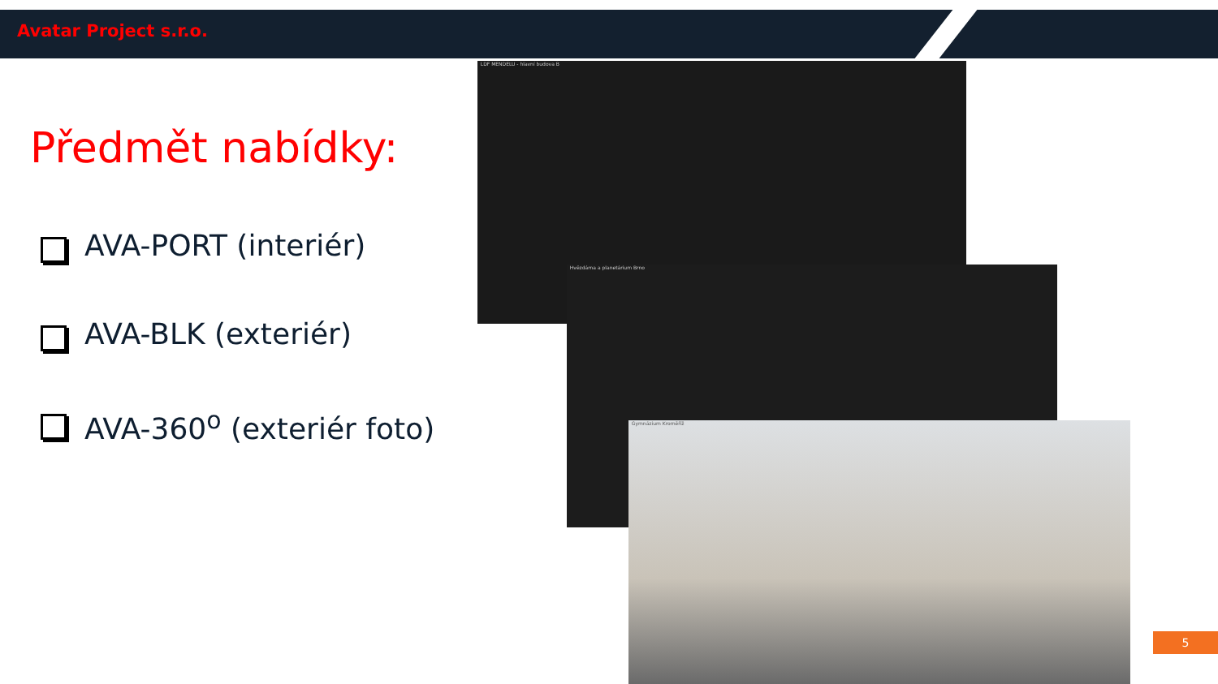Avatar Project s.r.o.
Předmět nabídky:
AVA-PORT (interiér)
AVA-BLK (exteriér)
AVA-360<sup>o</sup> (exteriér foto)
LDF MENDELU - hlavní budova B
Hvězdárna a planetárium Brno
Gymnázium Kroměříž
5